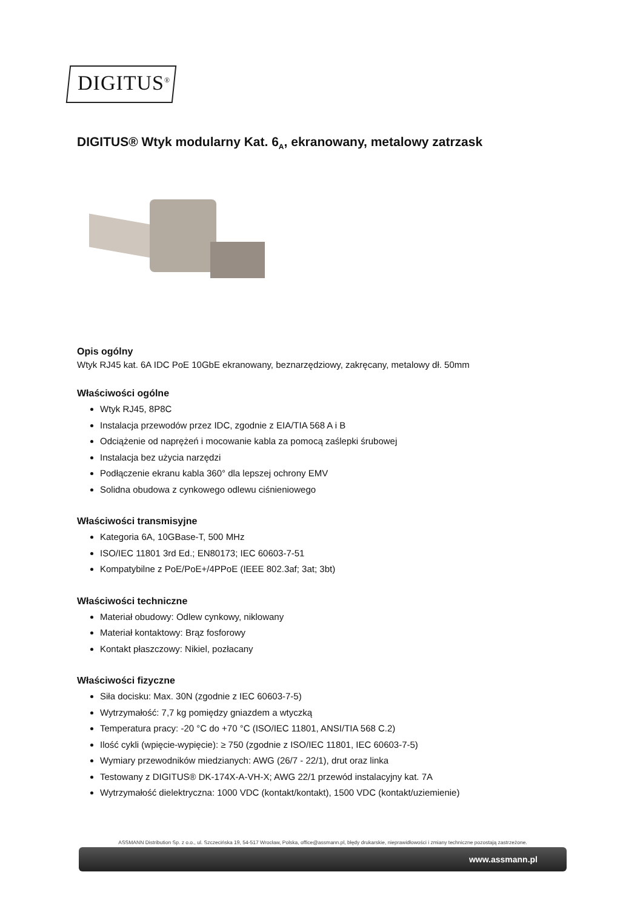DIGITUS<sup>®</sup>
DIGITUS® Wtyk modularny Kat. 6<sub>A</sub>, ekranowany, metalowy zatrzask
Opis ogólny
Wtyk RJ45 kat. 6A IDC PoE 10GbE ekranowany, beznarzędziowy, zakręcany, metalowy dł. 50mm
Właściwości ogólne
Wtyk RJ45, 8P8C
Instalacja przewodów przez IDC, zgodnie z EIA/TIA 568 A i B
Odciążenie od naprężeń i mocowanie kabla za pomocą zaślepki śrubowej
Instalacja bez użycia narzędzi
Podłączenie ekranu kabla 360° dla lepszej ochrony EMV
Solidna obudowa z cynkowego odlewu ciśnieniowego
Właściwości transmisyjne
Kategoria 6A, 10GBase-T, 500 MHz
ISO/IEC 11801 3rd Ed.; EN80173; IEC 60603-7-51
Kompatybilne z PoE/PoE+/4PPoE (IEEE 802.3af; 3at; 3bt)
Właściwości techniczne
Materiał obudowy: Odlew cynkowy, niklowany
Materiał kontaktowy: Brąz fosforowy
Kontakt płaszczowy: Nikiel, pozłacany
Właściwości fizyczne
Siła docisku: Max. 30N (zgodnie z IEC 60603-7-5)
Wytrzymałość: 7,7 kg pomiędzy gniazdem a wtyczką
Temperatura pracy: -20 °C do +70 °C (ISO/IEC 11801, ANSI/TIA 568 C.2)
Ilość cykli (wpięcie-wypięcie): ≥ 750 (zgodnie z ISO/IEC 11801, IEC 60603-7-5)
Wymiary przewodników miedzianych: AWG (26/7 - 22/1), drut oraz linka
Testowany z DIGITUS® DK-174X-A-VH-X; AWG 22/1 przewód instalacyjny kat. 7A
Wytrzymałość dielektryczna: 1000 VDC (kontakt/kontakt), 1500 VDC (kontakt/uziemienie)
ASSMANN Distribution Sp. z o.o., ul. Szczecińska 19, 54-517 Wrocław, Polska, office@assmann.pl, błędy drukarskie, nieprawidłowości i zmiany techniczne pozostają zastrzeżone.
www.assmann.pl